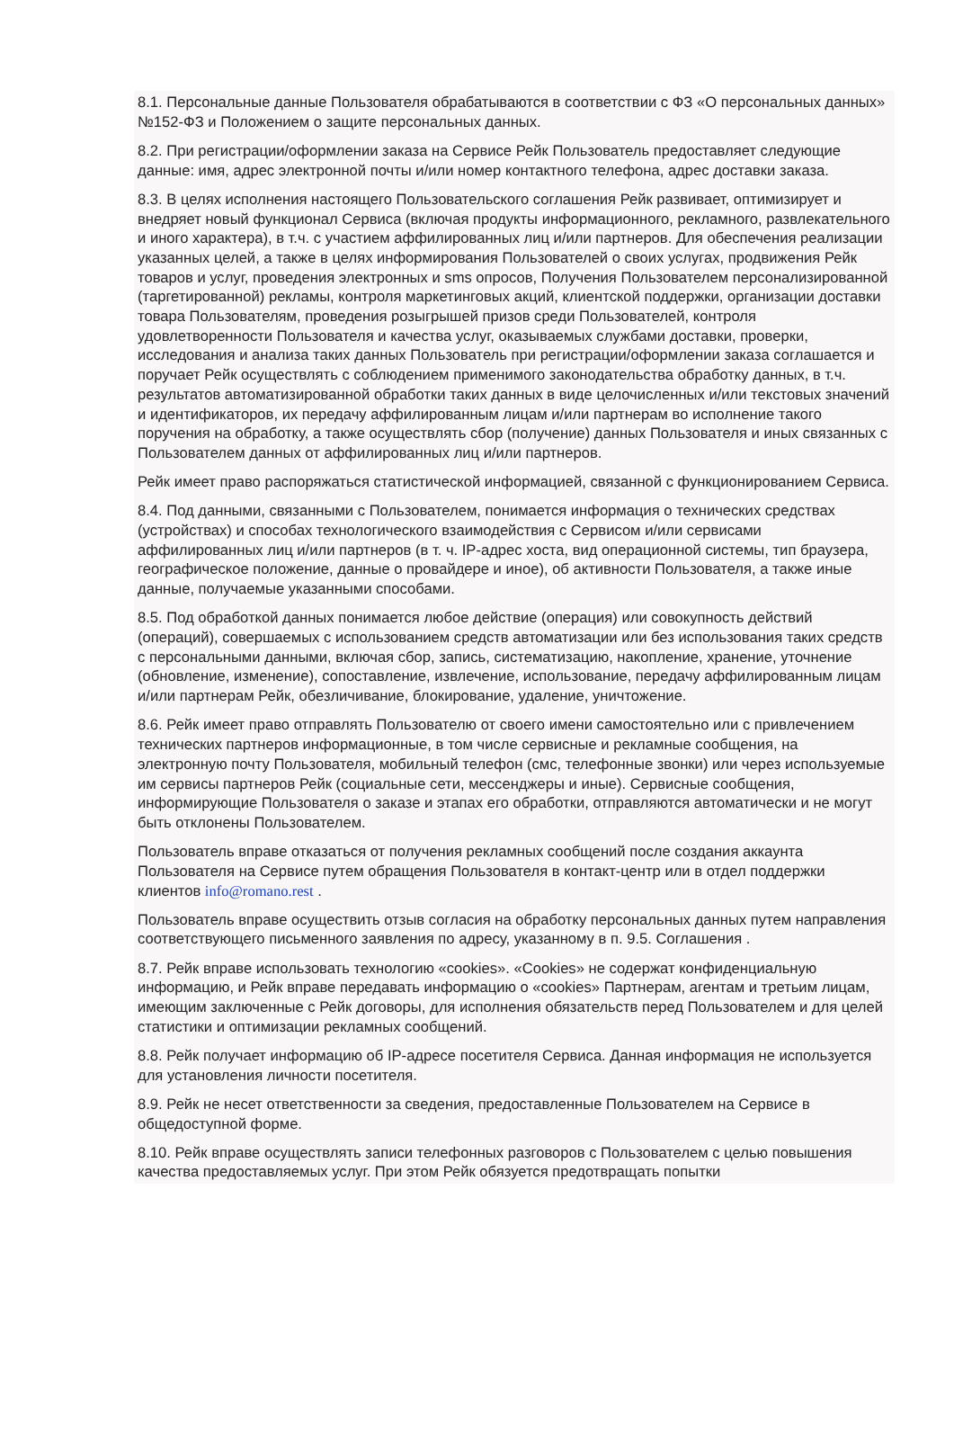8.1. Персональные данные Пользователя обрабатываются в соответствии с ФЗ «О персональных данных» №152-ФЗ и Положением о защите персональных данных.
8.2. При регистрации/оформлении заказа на Сервисе Рейк Пользователь предоставляет следующие данные: имя, адрес электронной почты и/или номер контактного телефона, адрес доставки заказа.
8.3. В целях исполнения настоящего Пользовательского соглашения Рейк развивает, оптимизирует и внедряет новый функционал Сервиса (включая продукты информационного, рекламного, развлекательного и иного характера), в т.ч. с участием аффилированных лиц и/или партнеров. Для обеспечения реализации указанных целей, а также в целях информирования Пользователей о своих услугах, продвижения Рейк товаров и услуг, проведения электронных и sms опросов, Получения Пользователем персонализированной (таргетированной) рекламы, контроля маркетинговых акций, клиентской поддержки, организации доставки товара Пользователям, проведения розыгрышей призов среди Пользователей, контроля удовлетворенности Пользователя и качества услуг, оказываемых службами доставки, проверки, исследования и анализа таких данных Пользователь при регистрации/оформлении заказа соглашается и поручает Рейк осуществлять с соблюдением применимого законодательства обработку данных, в т.ч. результатов автоматизированной обработки таких данных в виде целочисленных и/или текстовых значений и идентификаторов, их передачу аффилированным лицам и/или партнерам во исполнение такого поручения на обработку, а также осуществлять сбор (получение) данных Пользователя и иных связанных с Пользователем данных от аффилированных лиц и/или партнеров.
Рейк имеет право распоряжаться статистической информацией, связанной с функционированием Сервиса.
8.4. Под данными, связанными с Пользователем, понимается информация о технических средствах (устройствах) и способах технологического взаимодействия с Сервисом и/или сервисами аффилированных лиц и/или партнеров (в т. ч. IP-адрес хоста, вид операционной системы, тип браузера, географическое положение, данные о провайдере и иное), об активности Пользователя, а также иные данные, получаемые указанными способами.
8.5. Под обработкой данных понимается любое действие (операция) или совокупность действий (операций), совершаемых с использованием средств автоматизации или без использования таких средств с персональными данными, включая сбор, запись, систематизацию, накопление, хранение, уточнение (обновление, изменение), сопоставление, извлечение, использование, передачу аффилированным лицам и/или партнерам Рейк, обезличивание, блокирование, удаление, уничтожение.
8.6. Рейк имеет право отправлять Пользователю от своего имени самостоятельно или с привлечением технических партнеров информационные, в том числе сервисные и рекламные сообщения, на электронную почту Пользователя, мобильный телефон (смс, телефонные звонки) или через используемые им сервисы партнеров Рейк (социальные сети, мессенджеры и иные). Сервисные сообщения, информирующие Пользователя о заказе и этапах его обработки, отправляются автоматически и не могут быть отклонены Пользователем.
Пользователь вправе отказаться от получения рекламных сообщений после создания аккаунта Пользователя на Сервисе путем обращения Пользователя в контакт-центр или в отдел поддержки клиентов info@romano.rest .
Пользователь вправе осуществить отзыв согласия на обработку персональных данных путем направления соответствующего письменного заявления по адресу, указанному в п. 9.5. Соглашения .
8.7. Рейк вправе использовать технологию «cookies». «Cookies» не содержат конфиденциальную информацию, и Рейк вправе передавать информацию о «cookies» Партнерам, агентам и третьим лицам, имеющим заключенные с Рейк договоры, для исполнения обязательств перед Пользователем и для целей статистики и оптимизации рекламных сообщений.
8.8. Рейк получает информацию об IP-адресе посетителя Сервиса. Данная информация не используется для установления личности посетителя.
8.9. Рейк не несет ответственности за сведения, предоставленные Пользователем на Сервисе в общедоступной форме.
8.10. Рейк вправе осуществлять записи телефонных разговоров с Пользователем с целью повышения качества предоставляемых услуг. При этом Рейк обязуется предотвращать попытки